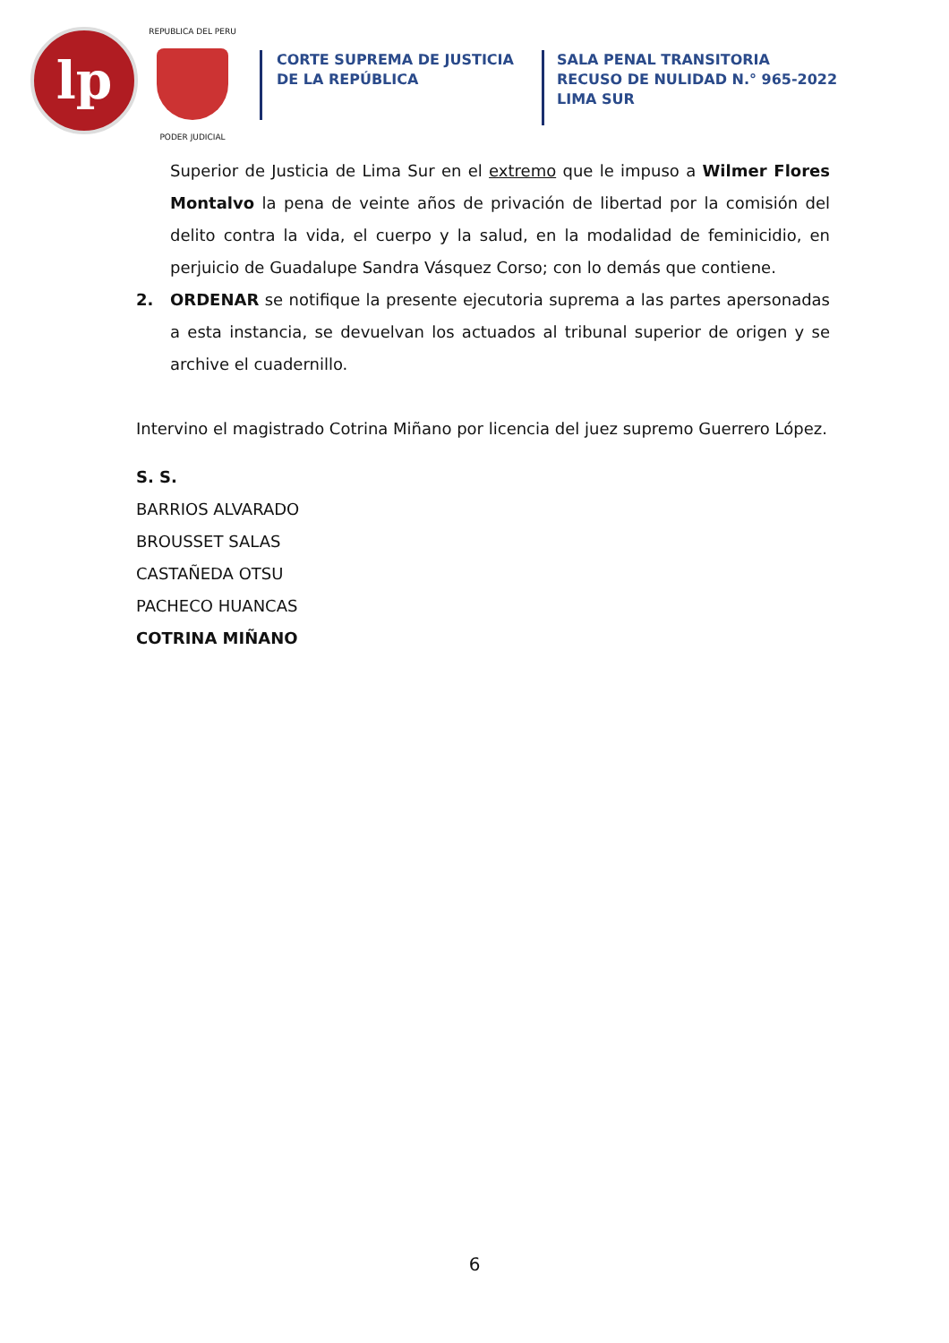lp
REPUBLICA DEL PERU
PODER JUDICIAL
CORTE SUPREMA DE JUSTICIA
DE LA REPÚBLICA
SALA PENAL TRANSITORIA
RECUSO DE NULIDAD N.° 965-2022
LIMA SUR
Superior de Justicia de Lima Sur en el extremo que le impuso a Wilmer Flores Montalvo la pena de veinte años de privación de libertad por la comisión del delito contra la vida, el cuerpo y la salud, en la modalidad de feminicidio, en perjuicio de Guadalupe Sandra Vásquez Corso; con lo demás que contiene.
2. ORDENAR se notifique la presente ejecutoria suprema a las partes apersonadas a esta instancia, se devuelvan los actuados al tribunal superior de origen y se archive el cuadernillo.
Intervino el magistrado Cotrina Miñano por licencia del juez supremo Guerrero López.
S. S.
BARRIOS ALVARADO
BROUSSET SALAS
CASTAÑEDA OTSU
PACHECO HUANCAS
COTRINA MIÑANO
6